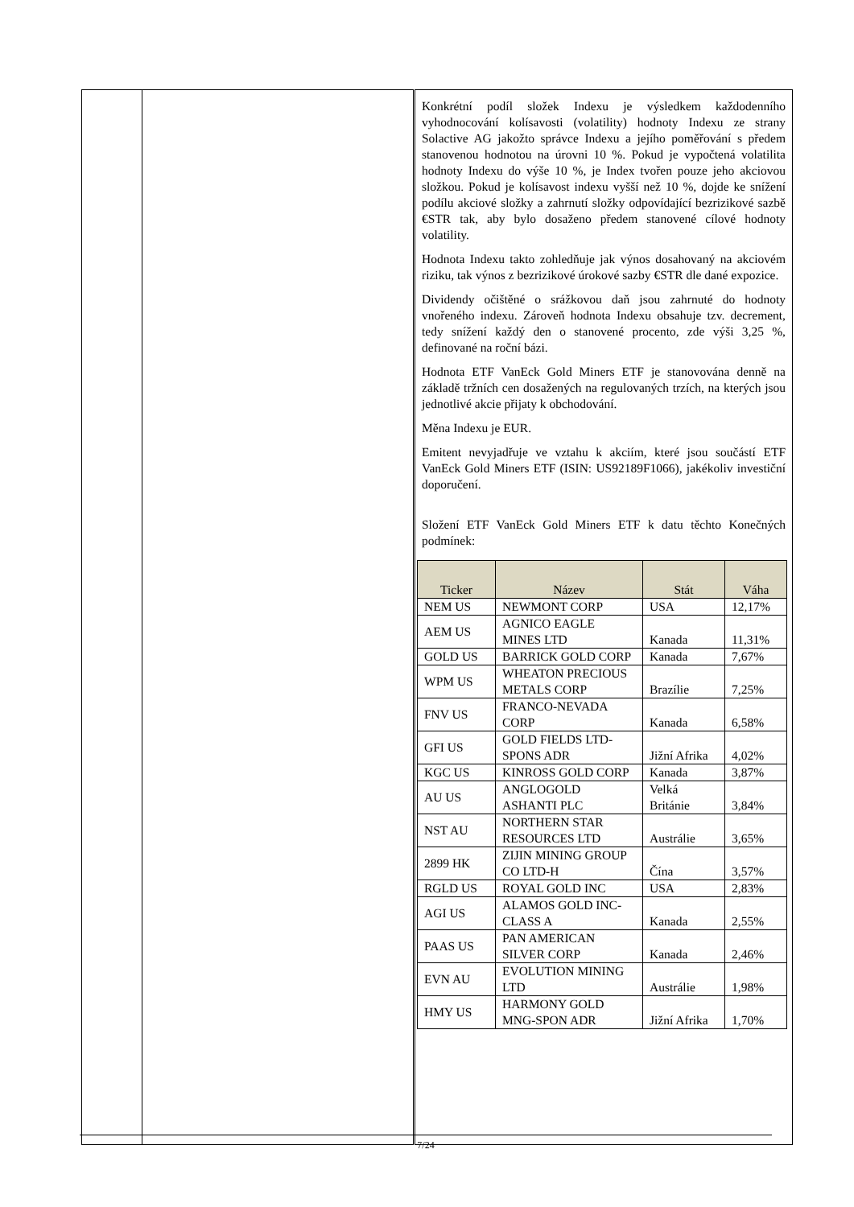| | | Konkrétní podíl složek Indexu je výsledkem každodenního vyhodnocování kolísavosti (volatility) hodnoty Indexu ze strany Solactive AG jakožto správce Indexu a jejího poměřování s předem stanovenou hodnotou na úrovni 10 %. Pokud je vypočtená volatilita hodnoty Indexu do výše 10 %, je Index tvořen pouze jeho akciovou složkou. Pokud je kolísavost indexu vyšší než 10 %, dojde ke snížení podílu akciové složky a zahrnutí složky odpovídající bezrizikové sazbě €STR tak, aby bylo dosaženo předem stanovené cílové hodnoty volatility. Hodnota Indexu takto zohledňuje jak výnos dosahovaný na akciovém riziku, tak výnos z bezrizikové úrokové sazby €STR dle dané expozice. Dividendy očištěné o srážkovou daň jsou zahrnuté do hodnoty vnořeného indexu. Zároveň hodnota Indexu obsahuje tzv. decrement, tedy snížení každý den o stanovené procento, zde výši 3,25 %, definované na roční bázi. Hodnota ETF VanEck Gold Miners ETF je stanovována denně na základě tržních cen dosažených na regulovaných trzích, na kterých jsou jednotlivé akcie přijaty k obchodování. Měna Indexu je EUR. Emitent nevyjadřuje ve vztahu k akciím, které jsou součástí ETF VanEck Gold Miners ETF (ISIN: US92189F1066), jakékoliv investiční doporučení. Složení ETF VanEck Gold Miners ETF k datu těchto Konečných podmínek: / Ticker / Název / Stát / Váha / / --- / --- / --- / --- / / NEM US / NEWMONT CORP / USA / 12,17% / / AEM US / AGNICO EAGLE MINES LTD / Kanada / 11,31% / / GOLD US / BARRICK GOLD CORP / Kanada / 7,67% / / WPM US / WHEATON PRECIOUS METALS CORP / Brazílie / 7,25% / / FNV US / FRANCO-NEVADA CORP / Kanada / 6,58% / / GFI US / GOLD FIELDS LTD-SPONS ADR / Jižní Afrika / 4,02% / / KGC US / KINROSS GOLD CORP / Kanada / 3,87% / / AU US / ANGLOGOLD ASHANTI PLC / Velká Británie / 3,84% / / NST AU / NORTHERN STAR RESOURCES LTD / Austrálie / 3,65% / / 2899 HK / ZIJIN MINING GROUP CO LTD-H / Čína / 3,57% / / RGLD US / ROYAL GOLD INC / USA / 2,83% / / AGI US / ALAMOS GOLD INC-CLASS A / Kanada / 2,55% / / PAAS US / PAN AMERICAN SILVER CORP / Kanada / 2,46% / / EVN AU / EVOLUTION MINING LTD / Austrálie / 1,98% / / HMY US / HARMONY GOLD MNG-SPON ADR / Jižní Afrika / 1,70% / |
7/24